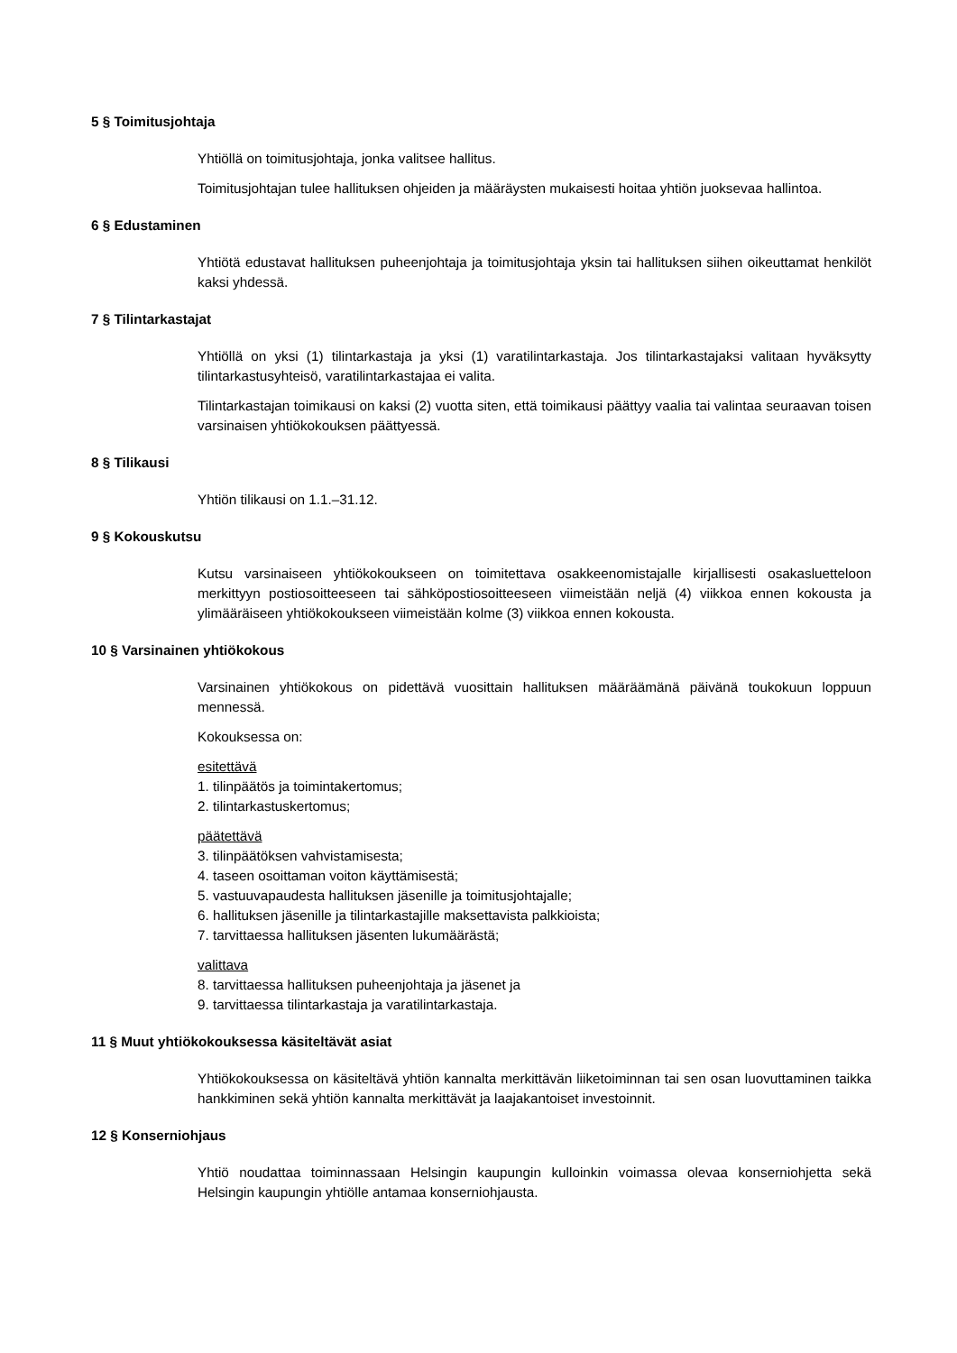5 § Toimitusjohtaja
Yhtiöllä on toimitusjohtaja, jonka valitsee hallitus.
Toimitusjohtajan tulee hallituksen ohjeiden ja määräysten mukaisesti hoitaa yhtiön juoksevaa hallintoa.
6 § Edustaminen
Yhtiötä edustavat hallituksen puheenjohtaja ja toimitusjohtaja yksin tai hallituksen siihen oikeuttamat henkilöt kaksi yhdessä.
7 § Tilintarkastajat
Yhtiöllä on yksi (1) tilintarkastaja ja yksi (1) varatilintarkastaja. Jos tilintarkastajaksi valitaan hyväksytty tilintarkastusyhteisö, varatilintarkastajaa ei valita.
Tilintarkastajan toimikausi on kaksi (2) vuotta siten, että toimikausi päättyy vaalia tai valintaa seuraavan toisen varsinaisen yhtiökokouksen päättyessä.
8 § Tilikausi
Yhtiön tilikausi on 1.1.–31.12.
9 § Kokouskutsu
Kutsu varsinaiseen yhtiökokoukseen on toimitettava osakkeenomistajalle kirjallisesti osakasluetteloon merkittyyn postiosoitteeseen tai sähköpostiosoitteeseen viimeistään neljä (4) viikkoa ennen kokousta ja ylimääräiseen yhtiökokoukseen viimeistään kolme (3) viikkoa ennen kokousta.
10 § Varsinainen yhtiökokous
Varsinainen yhtiökokous on pidettävä vuosittain hallituksen määräämänä päivänä toukokuun loppuun mennessä.
Kokouksessa on:
esitettävä
1. tilinpäätös ja toimintakertomus;
2. tilintarkastuskertomus;
päätettävä
3. tilinpäätöksen vahvistamisesta;
4. taseen osoittaman voiton käyttämisestä;
5. vastuuvapaudesta hallituksen jäsenille ja toimitusjohtajalle;
6. hallituksen jäsenille ja tilintarkastajille maksettavista palkkioista;
7. tarvittaessa hallituksen jäsenten lukumäärästä;
valittava
8. tarvittaessa hallituksen puheenjohtaja ja jäsenet ja
9. tarvittaessa tilintarkastaja ja varatilintarkastaja.
11 § Muut yhtiökokouksessa käsiteltävät asiat
Yhtiökokouksessa on käsiteltävä yhtiön kannalta merkittävän liiketoiminnan tai sen osan luovuttaminen taikka hankkiminen sekä yhtiön kannalta merkittävät ja laajakantoiset investoinnit.
12 § Konserniohjaus
Yhtiö noudattaa toiminnassaan Helsingin kaupungin kulloinkin voimassa olevaa konserniohjetta sekä Helsingin kaupungin yhtiölle antamaa konserniohjausta.